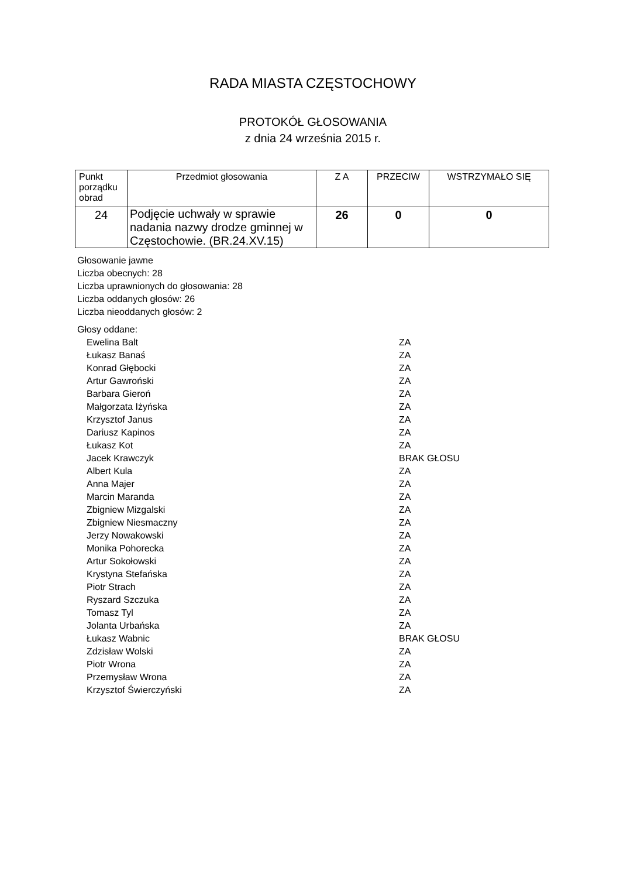RADA MIASTA CZĘSTOCHOWY
PROTOKÓŁ GŁOSOWANIA
z dnia 24 września 2015 r.
| Punkt porządku obrad | Przedmiot głosowania | Z A | PRZECIW | WSTRZYMAŁO SIĘ |
| --- | --- | --- | --- | --- |
| 24 | Podjęcie uchwały w sprawie nadania nazwy drodze gminnej w Częstochowie. (BR.24.XV.15) | 26 | 0 | 0 |
Głosowanie jawne
Liczba obecnych: 28
Liczba uprawnionych do głosowania: 28
Liczba oddanych głosów: 26
Liczba nieoddanych głosów: 2
Głosy oddane:
| Ewelina Balt | ZA |
| Łukasz Banaś | ZA |
| Konrad Głębocki | ZA |
| Artur Gawroński | ZA |
| Barbara Gieroń | ZA |
| Małgorzata Iżyńska | ZA |
| Krzysztof Janus | ZA |
| Dariusz Kapinos | ZA |
| Łukasz Kot | ZA |
| Jacek Krawczyk | BRAK GŁOSU |
| Albert Kula | ZA |
| Anna Majer | ZA |
| Marcin Maranda | ZA |
| Zbigniew Mizgalski | ZA |
| Zbigniew Niesmaczny | ZA |
| Jerzy Nowakowski | ZA |
| Monika Pohorecka | ZA |
| Artur Sokołowski | ZA |
| Krystyna Stefańska | ZA |
| Piotr Strach | ZA |
| Ryszard Szczuka | ZA |
| Tomasz Tyl | ZA |
| Jolanta Urbańska | ZA |
| Łukasz Wabnic | BRAK GŁOSU |
| Zdzisław Wolski | ZA |
| Piotr Wrona | ZA |
| Przemysław Wrona | ZA |
| Krzysztof Świerczyński | ZA |